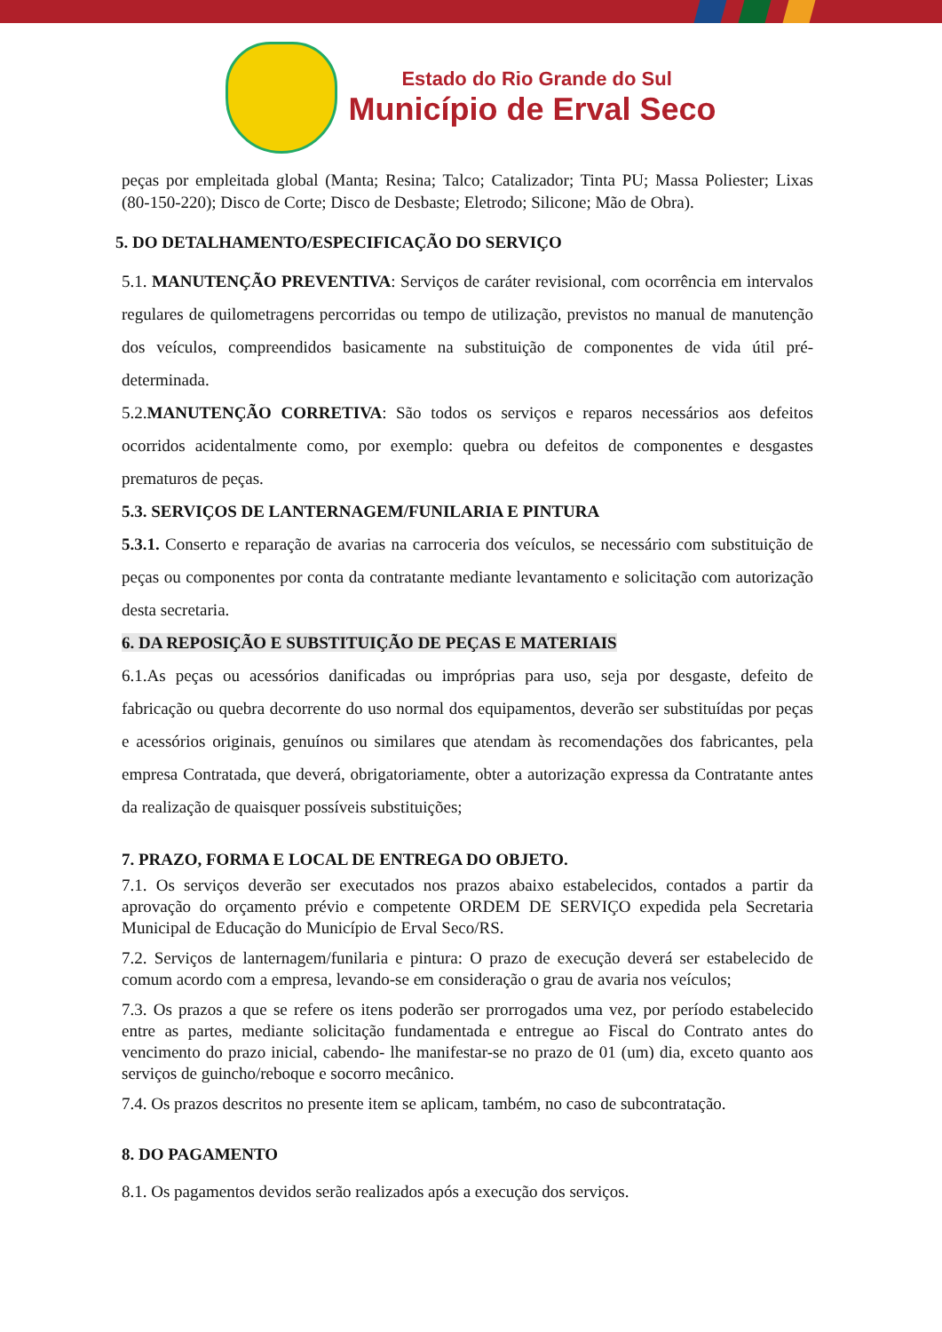Estado do Rio Grande do Sul
Município de Erval Seco
peças por empleitada global (Manta; Resina; Talco; Catalizador; Tinta PU; Massa Poliester; Lixas (80-150-220); Disco de Corte; Disco de Desbaste; Eletrodo; Silicone; Mão de Obra).
5. DO DETALHAMENTO/ESPECIFICAÇÃO DO SERVIÇO
5.1. MANUTENÇÃO PREVENTIVA: Serviços de caráter revisional, com ocorrência em intervalos regulares de quilometragens percorridas ou tempo de utilização, previstos no manual de manutenção dos veículos, compreendidos basicamente na substituição de componentes de vida útil pré-determinada.
5.2.MANUTENÇÃO CORRETIVA: São todos os serviços e reparos necessários aos defeitos ocorridos acidentalmente como, por exemplo: quebra ou defeitos de componentes e desgastes prematuros de peças.
5.3. SERVIÇOS DE LANTERNAGEM/FUNILARIA E PINTURA
5.3.1. Conserto e reparação de avarias na carroceria dos veículos, se necessário com substituição de peças ou componentes por conta da contratante mediante levantamento e solicitação com autorização desta secretaria.
6. DA REPOSIÇÃO E SUBSTITUIÇÃO DE PEÇAS E MATERIAIS
6.1.As peças ou acessórios danificadas ou impróprias para uso, seja por desgaste, defeito de fabricação ou quebra decorrente do uso normal dos equipamentos, deverão ser substituídas por peças e acessórios originais, genuínos ou similares que atendam às recomendações dos fabricantes, pela empresa Contratada, que deverá, obrigatoriamente, obter a autorização expressa da Contratante antes da realização de quaisquer possíveis substituições;
7. PRAZO, FORMA E LOCAL DE ENTREGA DO OBJETO.
7.1. Os serviços deverão ser executados nos prazos abaixo estabelecidos, contados a partir da aprovação do orçamento prévio e competente ORDEM DE SERVIÇO expedida pela Secretaria Municipal de Educação do Município de Erval Seco/RS.
7.2. Serviços de lanternagem/funilaria e pintura: O prazo de execução deverá ser estabelecido de comum acordo com a empresa, levando-se em consideração o grau de avaria nos veículos;
7.3. Os prazos a que se refere os itens poderão ser prorrogados uma vez, por período estabelecido entre as partes, mediante solicitação fundamentada e entregue ao Fiscal do Contrato antes do vencimento do prazo inicial, cabendo- lhe manifestar-se no prazo de 01 (um) dia, exceto quanto aos serviços de guincho/reboque e socorro mecânico.
7.4. Os prazos descritos no presente item se aplicam, também, no caso de subcontratação.
8. DO PAGAMENTO
8.1. Os pagamentos devidos serão realizados após a execução dos serviços.